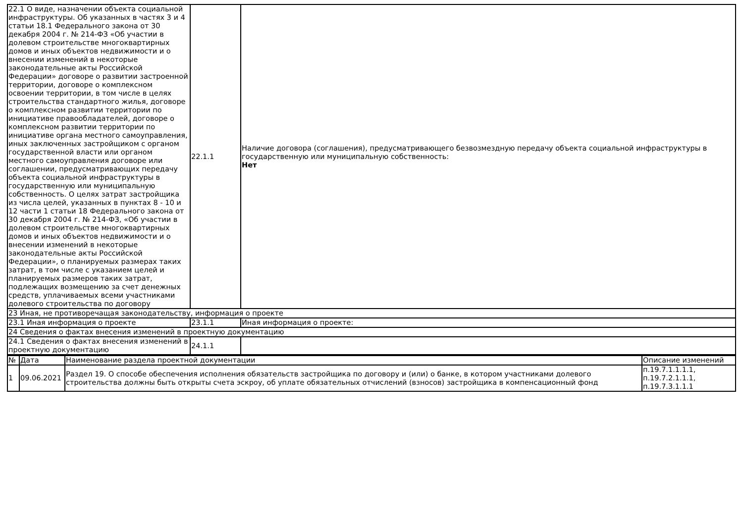| 22.1 О виде, назначении объекта социальной инфраструктуры. Об указанных в частях 3 и 4 статьи 18.1 Федерального закона от 30 декабря 2004 г. № 214-ФЗ «Об участии в долевом строительстве многоквартирных домов и иных объектов недвижимости и о внесении изменений в некоторые законодательные акты Российской Федерации» договоре о развитии застроенной территории, договоре о комплексном освоении территории, в том числе в целях строительства стандартного жилья, договоре о комплексном развитии территории по инициативе правообладателей, договоре о комплексном развитии территории по инициативе органа местного самоуправления, иных заключенных застройщиком с органом государственной власти или органом местного самоуправления договоре или соглашении, предусматривающих передачу объекта социальной инфраструктуры в государственную или муниципальную собственность. О целях затрат застройщика из числа целей, указанных в пунктах 8 - 10 и 12 части 1 статьи 18 Федерального закона от 30 декабря 2004 г. № 214-ФЗ, «Об участии в долевом строительстве многоквартирных домов и иных объектов недвижимости и о внесении изменений в некоторые законодательные акты Российской Федерации», о планируемых размерах таких затрат, в том числе с указанием целей и планируемых размеров таких затрат, подлежащих возмещению за счет денежных средств, уплачиваемых всеми участниками долевого строительства по договору | 22.1.1 | Наличие договора (соглашения), предусматривающего безвозмездную передачу объекта социальной инфраструктуры в государственную или муниципальную собственность: Нет |
| 23 Иная, не противоречащая законодательству, информация о проекте | | |
| 23.1 Иная информация о проекте | 23.1.1 | Иная информация о проекте: |
| 24 Сведения о фактах внесения изменений в проектную документацию | | |
| 24.1 Сведения о фактах внесения изменений в проектную документацию | 24.1.1 | |
| № | Дата | Наименование раздела проектной документации | Описание изменений |
| --- | --- | --- | --- |
| 1 | 09.06.2021 | Раздел 19. О способе обеспечения исполнения обязательств застройщика по договору и (или) о банке, в котором участниками долевого строительства должны быть открыты счета эскроу, об уплате обязательных отчислений (взносов) застройщика в компенсационный фонд | п.19.7.1.1.1.1, п.19.7.2.1.1.1, п.19.7.3.1.1.1 |